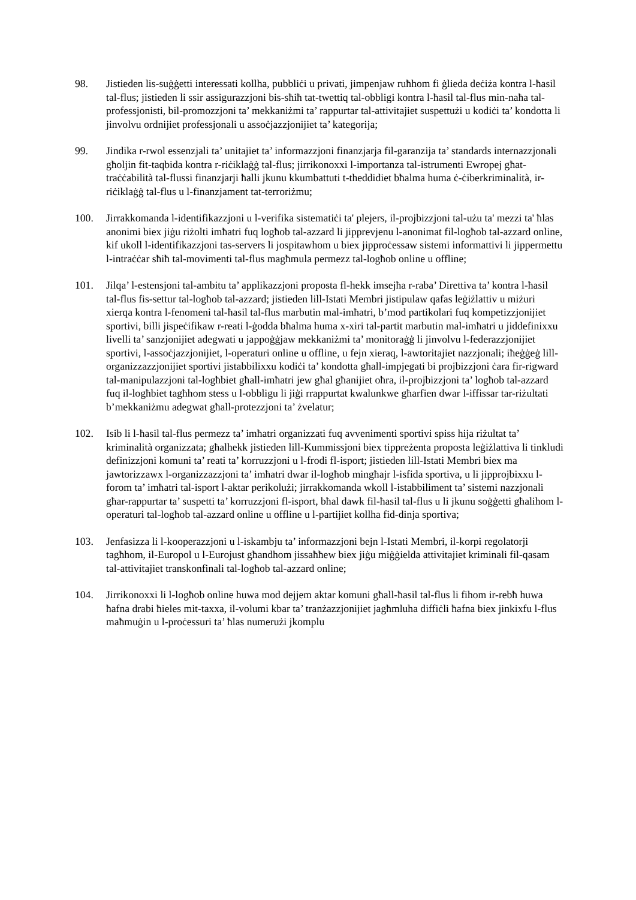98. Jistieden lis-suġġetti interessati kollha, pubbliċi u privati, jimpenjaw ruħhom fi ġlieda deċiża kontra l-ħasil tal-flus; jistieden li ssir assigurazzjoni bis-sħiħ tat-twettiq tal-obbligi kontra l-ħasil tal-flus min-naħa tal-professjonisti, bil-promozzjoni ta’ mekkaniżmi ta’ rappurtar tal-attivitajiet suspettużi u kodiċi ta’ kondotta li jinvolvu ordnijiet professjonali u assoċjazzjonijiet ta’ kategorija;
99. Jindika r-rwol essenzjali ta’ unitajiet ta’ informazzjoni finanzjarja fil-garanzija ta’ standards internazzjonali għoljin fit-taqbida kontra r-riċiklaġġ tal-flus; jirrikonoxxi l-importanza tal-istrumenti Ewropej għat-traċċabilità tal-flussi finanzjarji ħalli jkunu kkumbattuti t-theddidiet bħalma huma ċ-ċiberkriminalità, ir-riċiklaġġ tal-flus u l-finanzjament tat-terroriżmu;
100. Jirrakkomanda l-identifikazzjoni u l-verifika sistematiċi ta' plejers, il-projbizzjoni tal-użu ta' mezzi ta' ħlas anonimi biex jiġu riżolti imħatri fuq logħob tal-azzard li jipprevjenu l-anonimat fil-logħob tal-azzard online, kif ukoll l-identifikazzjoni tas-servers li jospitawhom u biex jipproċessaw sistemi informattivi li jippermettu l-intraċċar sħiħ tal-movimenti tal-flus magħmula permezz tal-logħob online u offline;
101. Jilqa’ l-estensjoni tal-ambitu ta’ applikazzjoni proposta fl-hekk imsejħa r-raba’ Direttiva ta’ kontra l-ħasil tal-flus fis-settur tal-logħob tal-azzard; jistieden lill-Istati Membri jistipulaw qafas leġiżlattiv u miżuri xierqa kontra l-fenomeni tal-ħasil tal-flus marbutin mal-imħatri, b’mod partikolari fuq kompetizzjonijiet sportivi, billi jispeċifikaw r-reati l-ġodda bħalma huma x-xiri tal-partit marbutin mal-imħatri u jiddefinixxu livelli ta’ sanzjonijiet adegwati u jappoġġjaw mekkaniżmi ta’ monitoraġġ li jinvolvu l-federazzjonijiet sportivi, l-assoċjazzjonijiet, l-operaturi online u offline, u fejn xieraq, l-awtoritajiet nazzjonali; iħeġġeġ lill-organizzazzjonijiet sportivi jistabbilixxu kodiċi ta’ kondotta għall-impjegati bi projbizzjoni ċara fir-rigward tal-manipulazzjoni tal-logħbiet għall-imħatri jew għal għanijiet oħra, il-projbizzjoni ta’ logħob tal-azzard fuq il-logħbiet tagħhom stess u l-obbligu li jiġi rrappurtat kwalunkwe għarfien dwar l-iffissar tar-riżultati b’mekkaniżmu adegwat għall-protezzjoni ta’ żvelatur;
102. Isib li l-ħasil tal-flus permezz ta’ imħatri organizzati fuq avvenimenti sportivi spiss hija riżultat ta’ kriminalità organizzata; għalhekk jistieden lill-Kummissjoni biex tippreżenta proposta leġiżlattiva li tinkludi definizzjoni komuni ta’ reati ta’ korruzzjoni u l-frodi fl-isport; jistieden lill-Istati Membri biex ma jawtorizzawx l-organizzazzjoni ta’ imħatri dwar il-logħob mingħajr l-isfida sportiva, u li jipprojbixxu l-forom ta’ imħatri tal-isport l-aktar perikolużi; jirrakkomanda wkoll l-istabbiliment ta’ sistemi nazzjonali għar-rappurtar ta’ suspetti ta’ korruzzjoni fl-isport, bħal dawk fil-ħasil tal-flus u li jkunu soġġetti għalihom l-operaturi tal-logħob tal-azzard online u offline u l-partijiet kollha fid-dinja sportiva;
103. Jenfasizza li l-kooperazzjoni u l-iskambju ta’ informazzjoni bejn l-Istati Membri, il-korpi regolatorji tagħhom, il-Europol u l-Eurojust għandhom jissaħħew biex jiġu miġġielda attivitajiet kriminali fil-qasam tal-attivitajiet transkonfinali tal-logħob tal-azzard online;
104. Jirrikonoxxi li l-logħob online huwa mod dejjem aktar komuni għall-ħasil tal-flus li fihom ir-rebħ huwa ħafna drabi ħieles mit-taxxa, il-volumi kbar ta’ tranżazzjonijiet jagħmluha diffiċli ħafna biex jinkixfu l-flus maħmuġin u l-proċessuri ta’ ħlas numerużi jkomplu